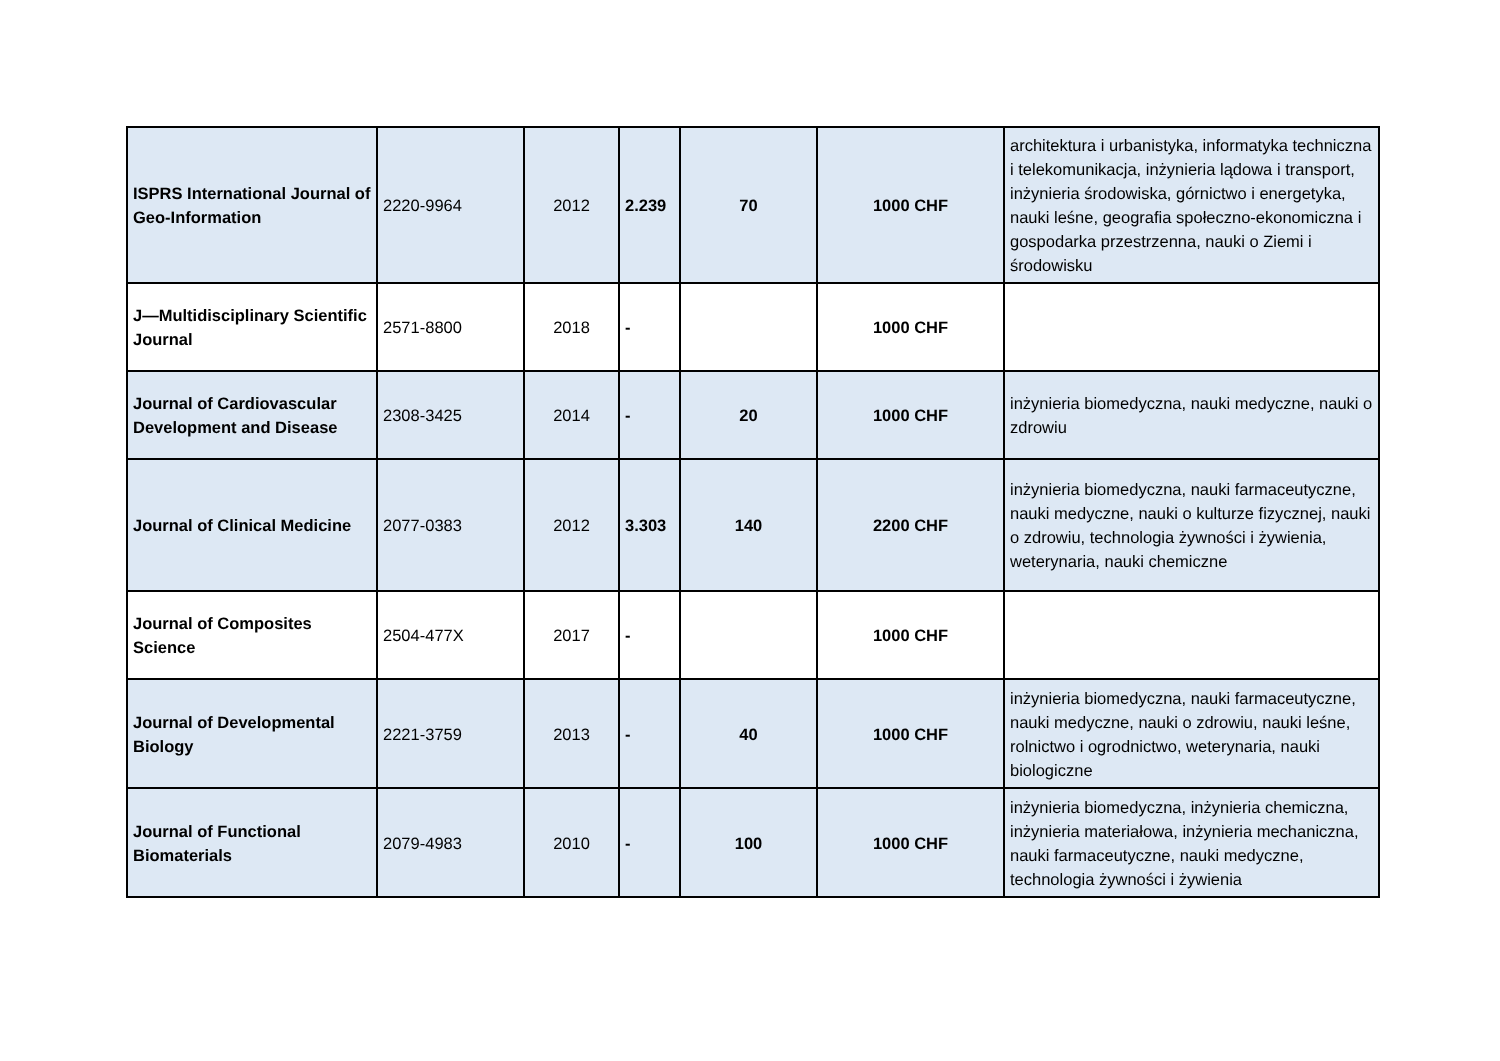| ISPRS International Journal of Geo-Information | 2220-9964 | 2012 | 2.239 | 70 | 1000 CHF | architektura i urbanistyka, informatyka techniczna i telekomunikacja, inżynieria lądowa i transport, inżynieria środowiska, górnictwo i energetyka, nauki leśne, geografia społeczno-ekonomiczna i gospodarka przestrzenna, nauki o Ziemi i środowisku |
| J—Multidisciplinary Scientific Journal | 2571-8800 | 2018 | - | | 1000 CHF | |
| Journal of Cardiovascular Development and Disease | 2308-3425 | 2014 | - | 20 | 1000 CHF | inżynieria biomedyczna, nauki medyczne, nauki o zdrowiu |
| Journal of Clinical Medicine | 2077-0383 | 2012 | 3.303 | 140 | 2200 CHF | inżynieria biomedyczna, nauki farmaceutyczne, nauki medyczne, nauki o kulturze fizycznej, nauki o zdrowiu, technologia żywności i żywienia, weterynaria, nauki chemiczne |
| Journal of Composites Science | 2504-477X | 2017 | - | | 1000 CHF | |
| Journal of Developmental Biology | 2221-3759 | 2013 | - | 40 | 1000 CHF | inżynieria biomedyczna, nauki farmaceutyczne, nauki medyczne, nauki o zdrowiu, nauki leśne, rolnictwo i ogrodnictwo, weterynaria, nauki biologiczne |
| Journal of Functional Biomaterials | 2079-4983 | 2010 | - | 100 | 1000 CHF | inżynieria biomedyczna, inżynieria chemiczna, inżynieria materiałowa, inżynieria mechaniczna, nauki farmaceutyczne, nauki medyczne, technologia żywności i żywienia |